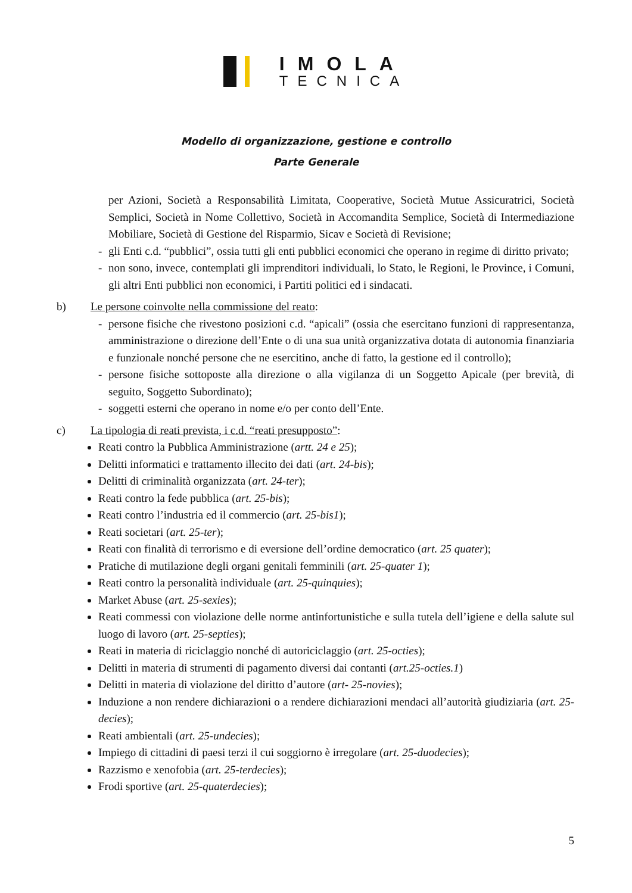IMOLA
TECNICA
Modello di organizzazione, gestione e controllo
Parte Generale
per Azioni, Società a Responsabilità Limitata, Cooperative, Società Mutue Assicuratrici, Società Semplici, Società in Nome Collettivo, Società in Accomandita Semplice, Società di Intermediazione Mobiliare, Società di Gestione del Risparmio, Sicav e Società di Revisione;
- gli Enti c.d. “pubblici”, ossia tutti gli enti pubblici economici che operano in regime di diritto privato;
- non sono, invece, contemplati gli imprenditori individuali, lo Stato, le Regioni, le Province, i Comuni, gli altri Enti pubblici non economici, i Partiti politici ed i sindacati.
b) Le persone coinvolte nella commissione del reato:
- persone fisiche che rivestono posizioni c.d. “apicali” (ossia che esercitano funzioni di rappresentanza, amministrazione o direzione dell’Ente o di una sua unità organizzativa dotata di autonomia finanziaria e funzionale nonché persone che ne esercitino, anche di fatto, la gestione ed il controllo);
- persone fisiche sottoposte alla direzione o alla vigilanza di un Soggetto Apicale (per brevità, di seguito, Soggetto Subordinato);
- soggetti esterni che operano in nome e/o per conto dell’Ente.
c) La tipologia di reati prevista, i c.d. “reati presupposto”:
Reati contro la Pubblica Amministrazione (artt. 24 e 25);
Delitti informatici e trattamento illecito dei dati (art. 24-bis);
Delitti di criminalità organizzata (art. 24-ter);
Reati contro la fede pubblica (art. 25-bis);
Reati contro l’industria ed il commercio (art. 25-bis1);
Reati societari (art. 25-ter);
Reati con finalità di terrorismo e di eversione dell’ordine democratico (art. 25 quater);
Pratiche di mutilazione degli organi genitali femminili (art. 25-quater 1);
Reati contro la personalità individuale (art. 25-quinquies);
Market Abuse (art. 25-sexies);
Reati commessi con violazione delle norme antinfortunistiche e sulla tutela dell’igiene e della salute sul luogo di lavoro (art. 25-septies);
Reati in materia di riciclaggio nonché di autoriciclaggio (art. 25-octies);
Delitti in materia di strumenti di pagamento diversi dai contanti (art.25-octies.1)
Delitti in materia di violazione del diritto d’autore (art- 25-novies);
Induzione a non rendere dichiarazioni o a rendere dichiarazioni mendaci all’autorità giudiziaria (art. 25-decies);
Reati ambientali (art. 25-undecies);
Impiego di cittadini di paesi terzi il cui soggiorno è irregolare (art. 25-duodecies);
Razzismo e xenofobia (art. 25-terdecies);
Frodi sportive (art. 25-quaterdecies);
5